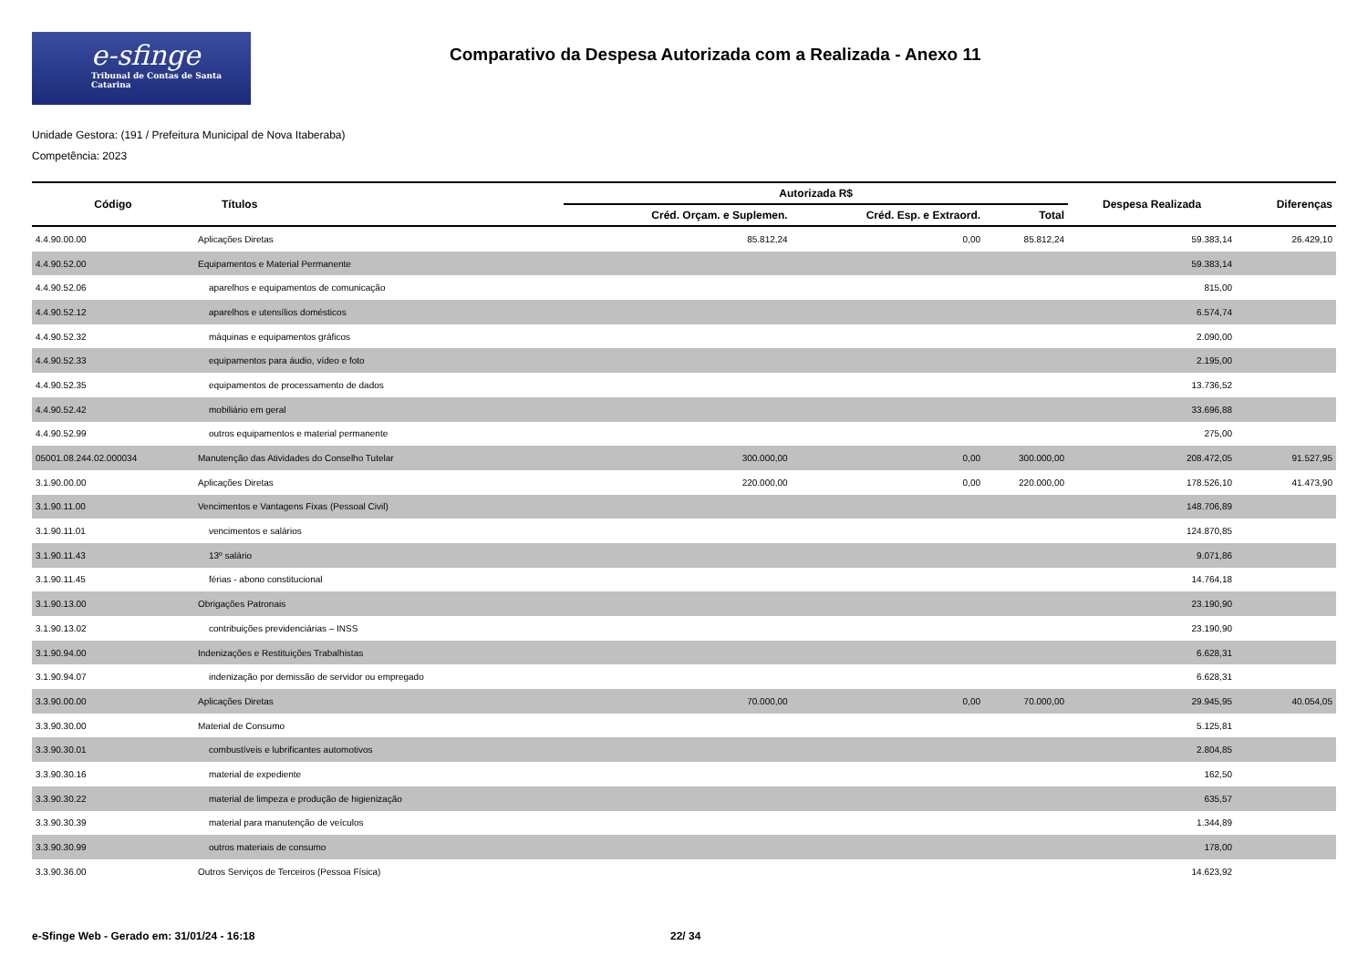e-sfinge
Tribunal de Contas de Santa Catarina
Comparativo da Despesa Autorizada com a Realizada - Anexo 11
Unidade Gestora: (191 / Prefeitura Municipal de Nova Itaberaba)
Competência: 2023
| Código | Títulos | Autorizada R$ | | | Despesa Realizada | Diferenças |
| --- | --- | --- | --- | --- | --- | --- |
| | | Créd. Orçam. e Suplemen. | Créd. Esp. e Extraord. | Total | | |
| 4.4.90.00.00 | Aplicações Diretas | 85.812,24 | 0,00 | 85.812,24 | 59.383,14 | 26.429,10 |
| 4.4.90.52.00 | Equipamentos e Material Permanente | | | | 59.383,14 | |
| 4.4.90.52.06 | aparelhos e equipamentos de comunicação | | | | 815,00 | |
| 4.4.90.52.12 | aparelhos e utensílios domésticos | | | | 6.574,74 | |
| 4.4.90.52.32 | máquinas e equipamentos gráficos | | | | 2.090,00 | |
| 4.4.90.52.33 | equipamentos para áudio, vídeo e foto | | | | 2.195,00 | |
| 4.4.90.52.35 | equipamentos de processamento de dados | | | | 13.736,52 | |
| 4.4.90.52.42 | mobiliário em geral | | | | 33.696,88 | |
| 4.4.90.52.99 | outros equipamentos e material permanente | | | | 275,00 | |
| 05001.08.244.02.000034 | Manutenção das Atividades do Conselho Tutelar | 300.000,00 | 0,00 | 300.000,00 | 208.472,05 | 91.527,95 |
| 3.1.90.00.00 | Aplicações Diretas | 220.000,00 | 0,00 | 220.000,00 | 178.526,10 | 41.473,90 |
| 3.1.90.11.00 | Vencimentos e Vantagens Fixas (Pessoal Civil) | | | | 148.706,89 | |
| 3.1.90.11.01 | vencimentos e salários | | | | 124.870,85 | |
| 3.1.90.11.43 | 13º salário | | | | 9.071,86 | |
| 3.1.90.11.45 | férias - abono constitucional | | | | 14.764,18 | |
| 3.1.90.13.00 | Obrigações Patronais | | | | 23.190,90 | |
| 3.1.90.13.02 | contribuições previdenciárias – INSS | | | | 23.190,90 | |
| 3.1.90.94.00 | Indenizações e Restituições Trabalhistas | | | | 6.628,31 | |
| 3.1.90.94.07 | indenização por demissão de servidor ou empregado | | | | 6.628,31 | |
| 3.3.90.00.00 | Aplicações Diretas | 70.000,00 | 0,00 | 70.000,00 | 29.945,95 | 40.054,05 |
| 3.3.90.30.00 | Material de Consumo | | | | 5.125,81 | |
| 3.3.90.30.01 | combustíveis e lubrificantes automotivos | | | | 2.804,85 | |
| 3.3.90.30.16 | material de expediente | | | | 162,50 | |
| 3.3.90.30.22 | material de limpeza e produção de higienização | | | | 635,57 | |
| 3.3.90.30.39 | material para manutenção de veículos | | | | 1.344,89 | |
| 3.3.90.30.99 | outros materiais de consumo | | | | 178,00 | |
| 3.3.90.36.00 | Outros Serviços de Terceiros (Pessoa Física) | | | | 14.623,92 | |
e-Sfinge Web - Gerado em: 31/01/24 - 16:18 22/ 34